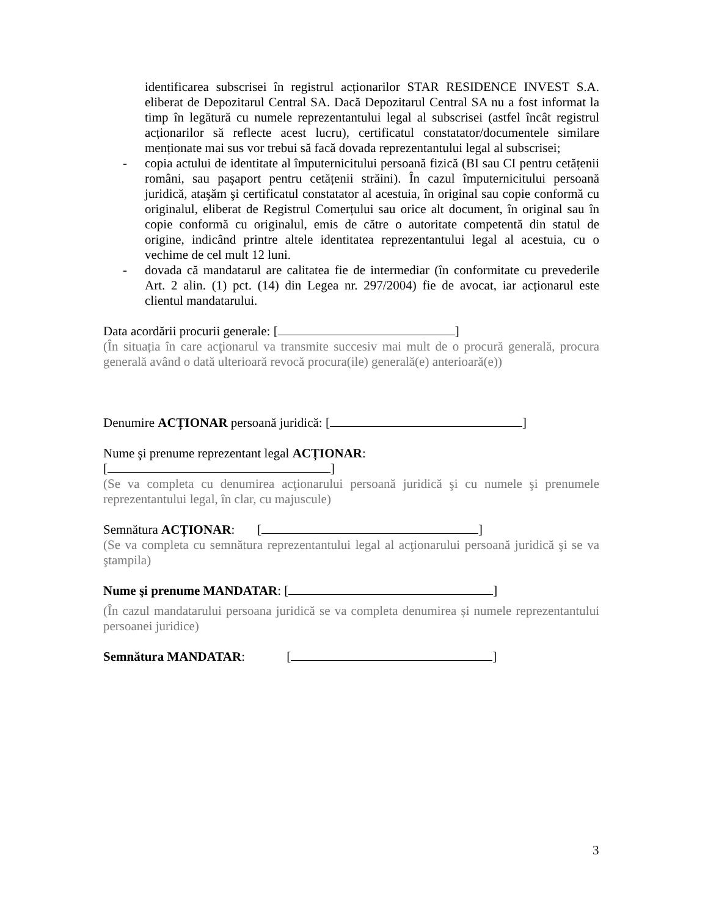identificarea subscrisei în registrul acționarilor STAR RESIDENCE INVEST S.A. eliberat de Depozitarul Central SA. Dacă Depozitarul Central SA nu a fost informat la timp în legătură cu numele reprezentantului legal al subscrisei (astfel încât registrul acționarilor să reflecte acest lucru), certificatul constatator/documentele similare menționate mai sus vor trebui să facă dovada reprezentantului legal al subscrisei;
- copia actului de identitate al împuternicitului persoană fizică (BI sau CI pentru cetățenii români, sau pașaport pentru cetățenii străini). În cazul împuternicitului persoană juridică, ataşăm şi certificatul constatator al acestuia, în original sau copie conformă cu originalul, eliberat de Registrul Comerțului sau orice alt document, în original sau în copie conformă cu originalul, emis de către o autoritate competentă din statul de origine, indicând printre altele identitatea reprezentantului legal al acestuia, cu o vechime de cel mult 12 luni.
- dovada că mandatarul are calitatea fie de intermediar (în conformitate cu prevederile Art. 2 alin. (1) pct. (14) din Legea nr. 297/2004) fie de avocat, iar acționarul este clientul mandatarului.
Data acordării procurii generale: [ ]
(În situația în care acţionarul va transmite succesiv mai mult de o procură generală, procura generală având o dată ulterioară revocă procura(ile) generală(e) anterioară(e))
Denumire ACȚIONAR persoană juridică: [ ]
Nume şi prenume reprezentant legal ACȚIONAR:
[ ]
(Se va completa cu denumirea acţionarului persoană juridică şi cu numele şi prenumele reprezentantului legal, în clar, cu majuscule)
Semnătura ACȚIONAR: [ ]
(Se va completa cu semnătura reprezentantului legal al acţionarului persoană juridică şi se va ştampila)
Nume şi prenume MANDATAR: [ ]
(În cazul mandatarului persoana juridică se va completa denumirea și numele reprezentantului persoanei juridice)
Semnătura MANDATAR: [ ]
3